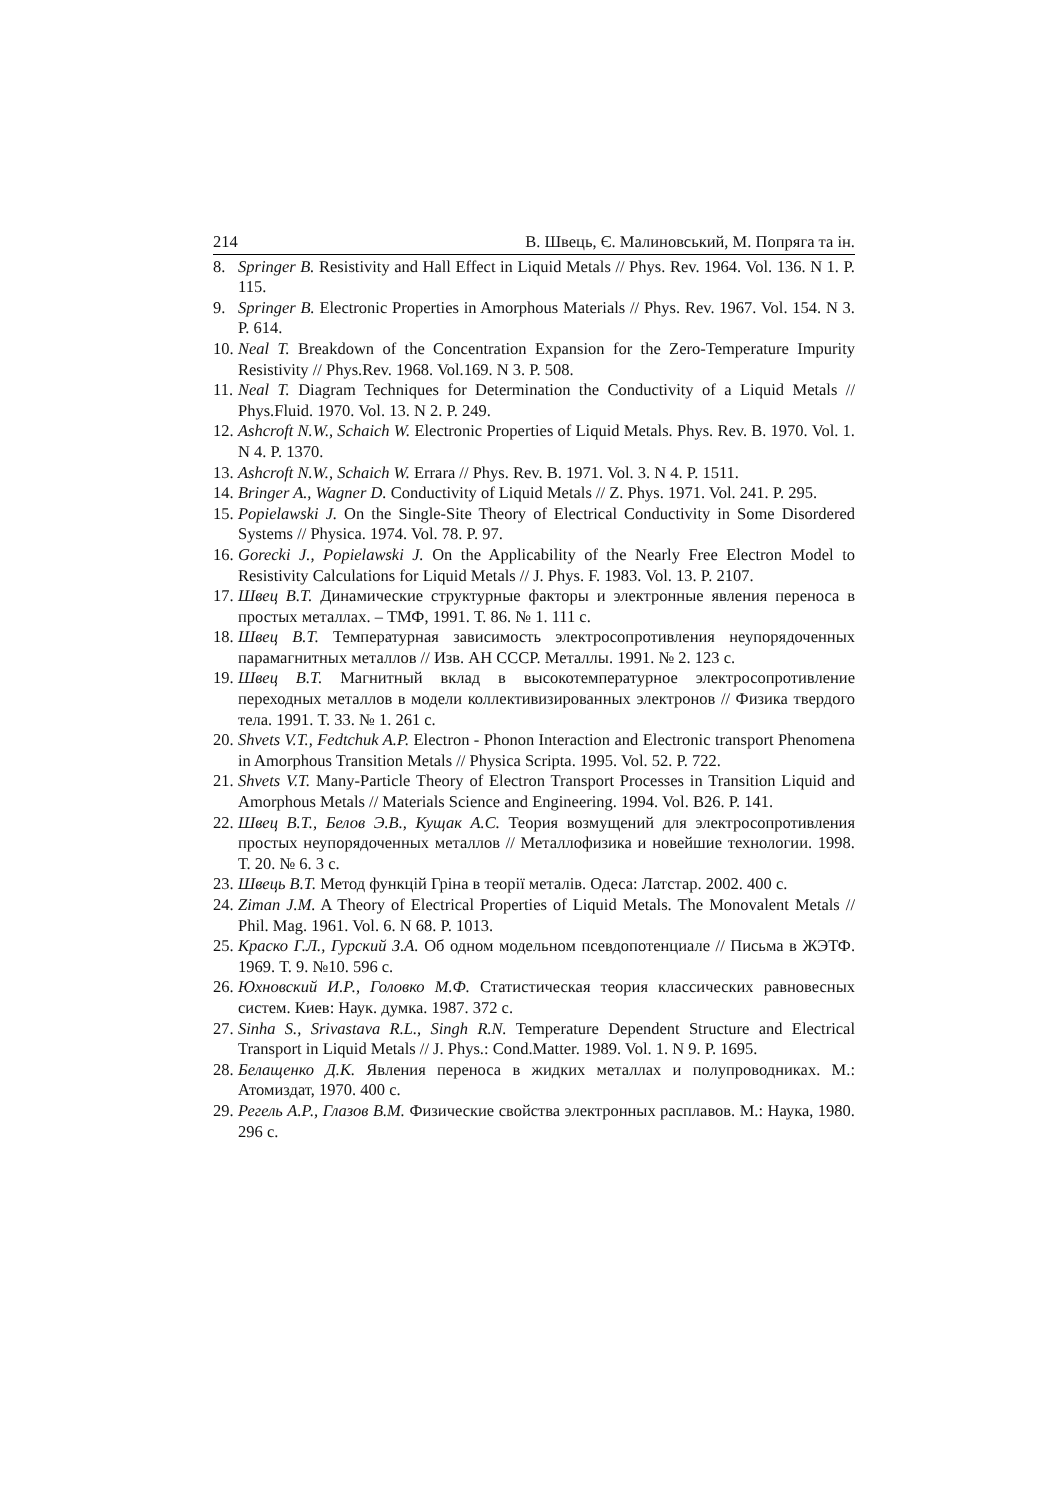214 В. Швець, Є. Малиновський, М. Попряга та ін.
8. Springer B. Resistivity and Hall Effect in Liquid Metals // Phys. Rev. 1964. Vol. 136. N 1. P. 115.
9. Springer B. Electronic Properties in Amorphous Materials // Phys. Rev. 1967. Vol. 154. N 3. P. 614.
10. Neal T. Breakdown of the Concentration Expansion for the Zero-Temperature Impurity Resistivity // Phys.Rev. 1968. Vol.169. N 3. P. 508.
11. Neal T. Diagram Techniques for Determination the Conductivity of a Liquid Metals // Phys.Fluid. 1970. Vol. 13. N 2. P. 249.
12. Ashcroft N.W., Schaich W. Electronic Properties of Liquid Metals. Phys. Rev. B. 1970. Vol. 1. N 4. P. 1370.
13. Ashcroft N.W., Schaich W. Errara // Phys. Rev. B. 1971. Vol. 3. N 4. P. 1511.
14. Bringer A., Wagner D. Conductivity of Liquid Metals // Z. Phys. 1971. Vol. 241. P. 295.
15. Popielawski J. On the Single-Site Theory of Electrical Conductivity in Some Disordered Systems // Physica. 1974. Vol. 78. P. 97.
16. Gorecki J., Popielawski J. On the Applicability of the Nearly Free Electron Model to Resistivity Calculations for Liquid Metals // J. Phys. F. 1983. Vol. 13. P. 2107.
17. Швец В.Т. Динамические структурные факторы и электронные явления переноса в простых металлах. – ТМФ, 1991. Т. 86. № 1. 111 с.
18. Швец В.Т. Температурная зависимость электросопротивления неупорядоченных парамагнитных металлов // Изв. АН СССР. Металлы. 1991. № 2. 123 с.
19. Швец В.Т. Магнитный вклад в высокотемпературное электросопротивление переходных металлов в модели коллективизированных электронов // Физика твердого тела. 1991. Т. 33. № 1. 261 с.
20. Shvets V.T., Fedtchuk A.P. Electron - Phonon Interaction and Electronic transport Phenomena in Amorphous Transition Metals // Physica Scripta. 1995. Vol. 52. P. 722.
21. Shvets V.T. Many-Particle Theory of Electron Transport Processes in Transition Liquid and Amorphous Metals // Materials Science and Engineering. 1994. Vol. B26. P. 141.
22. Швец В.Т., Белов Э.В., Кущак А.С. Теория возмущений для электросопротивления простых неупорядоченных металлов // Металлофизика и новейшие технологии. 1998. Т. 20. № 6. 3 с.
23. Швець В.Т. Метод функцій Гріна в теорії металів. Одеса: Латстар. 2002. 400 с.
24. Ziman J.M. A Theory of Electrical Properties of Liquid Metals. The Monovalent Metals // Phil. Mag. 1961. Vol. 6. N 68. P. 1013.
25. Краско Г.Л., Гурский З.А. Об одном модельном псевдопотенциале // Письма в ЖЭТФ. 1969. Т. 9. №10. 596 с.
26. Юхновский И.Р., Головко М.Ф. Статистическая теория классических равновесных систем. Киев: Наук. думка. 1987. 372 с.
27. Sinha S., Srivastava R.L., Singh R.N. Temperature Dependent Structure and Electrical Transport in Liquid Metals // J. Phys.: Cond.Matter. 1989. Vol. 1. N 9. P. 1695.
28. Белащенко Д.К. Явления переноса в жидких металлах и полупроводниках. М.: Атомиздат, 1970. 400 с.
29. Регель А.Р., Глазов В.М. Физические свойства электронных расплавов. М.: Наука, 1980. 296 с.